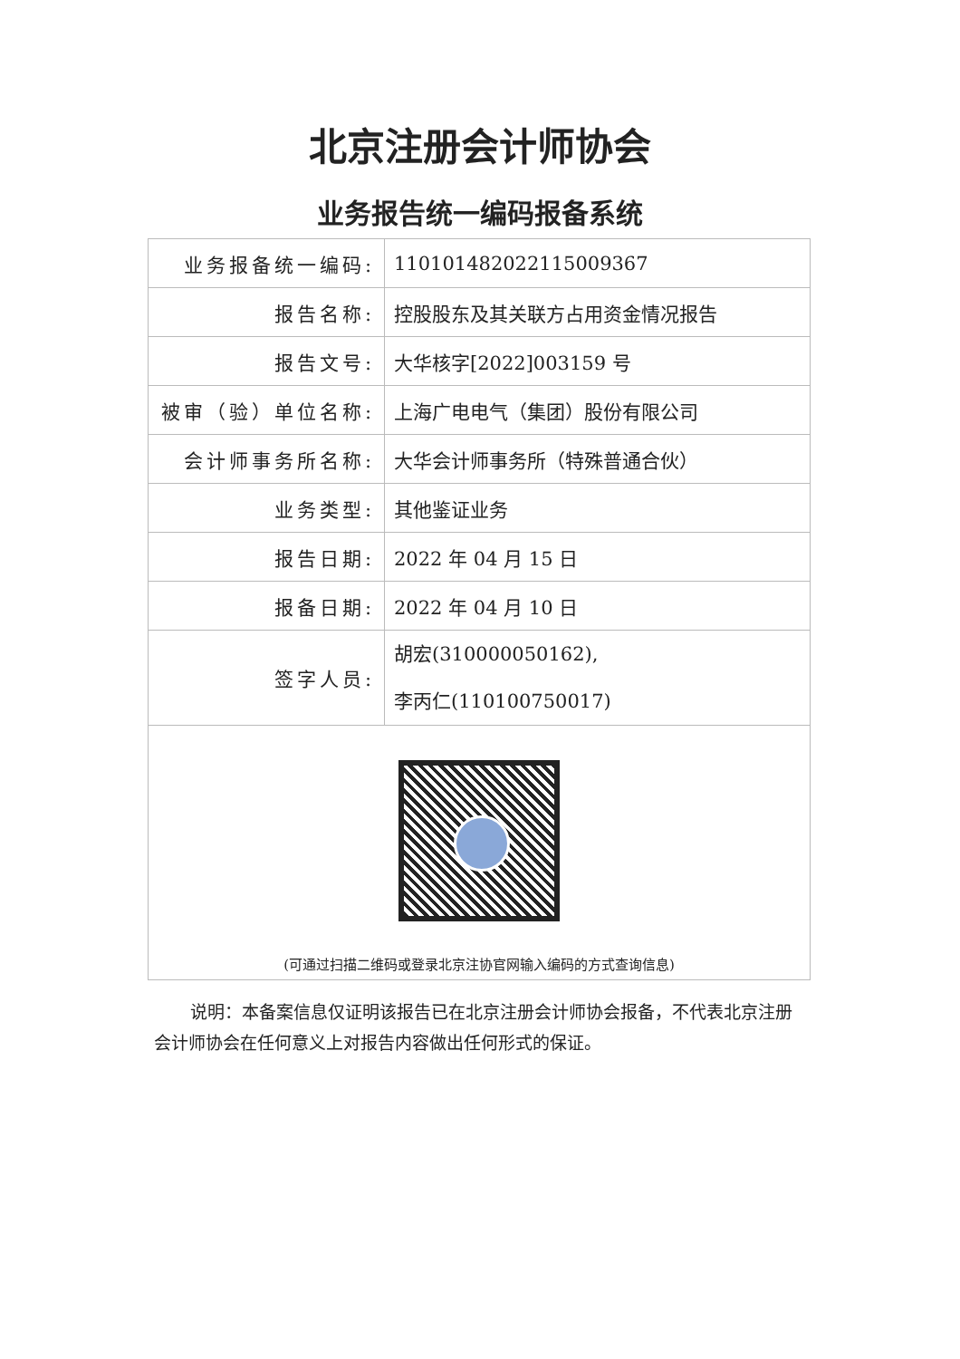北京注册会计师协会
业务报告统一编码报备系统
| 业务报备统一编码: | 110101482022115009367 |
| 报告名称: | 控股股东及其关联方占用资金情况报告 |
| 报告文号: | 大华核字[2022]003159 号 |
| 被审（验）单位名称: | 上海广电电气（集团）股份有限公司 |
| 会计师事务所名称: | 大华会计师事务所（特殊普通合伙） |
| 业务类型: | 其他鉴证业务 |
| 报告日期: | 2022 年 04 月 15 日 |
| 报备日期: | 2022 年 04 月 10 日 |
| 签字人员: | 胡宏(310000050162), 李丙仁(110100750017) |
| (可通过扫描二维码或登录北京注协官网输入编码的方式查询信息) | |
说明：本备案信息仅证明该报告已在北京注册会计师协会报备，不代表北京注册会计师协会在任何意义上对报告内容做出任何形式的保证。